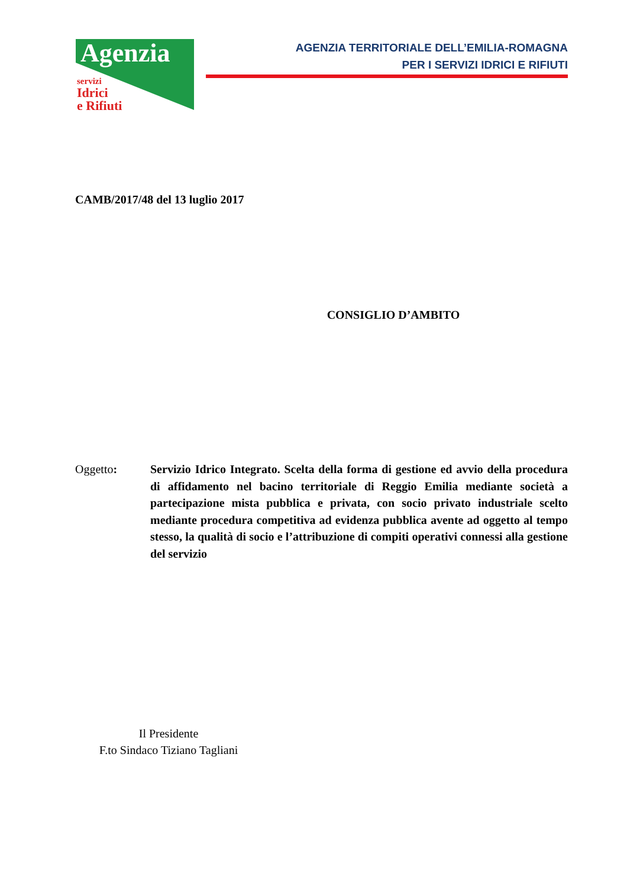Agenzia
servizi
Idrici
e Rifiuti
AGENZIA TERRITORIALE DELL’EMILIA-ROMAGNA
PER I SERVIZI IDRICI E RIFIUTI
CAMB/2017/48 del 13 luglio 2017
CONSIGLIO D’AMBITO
Oggetto: Servizio Idrico Integrato. Scelta della forma di gestione ed avvio della procedura di affidamento nel bacino territoriale di Reggio Emilia mediante società a partecipazione mista pubblica e privata, con socio privato industriale scelto mediante procedura competitiva ad evidenza pubblica avente ad oggetto al tempo stesso, la qualità di socio e l’attribuzione di compiti operativi connessi alla gestione del servizio
Il Presidente
F.to Sindaco Tiziano Tagliani